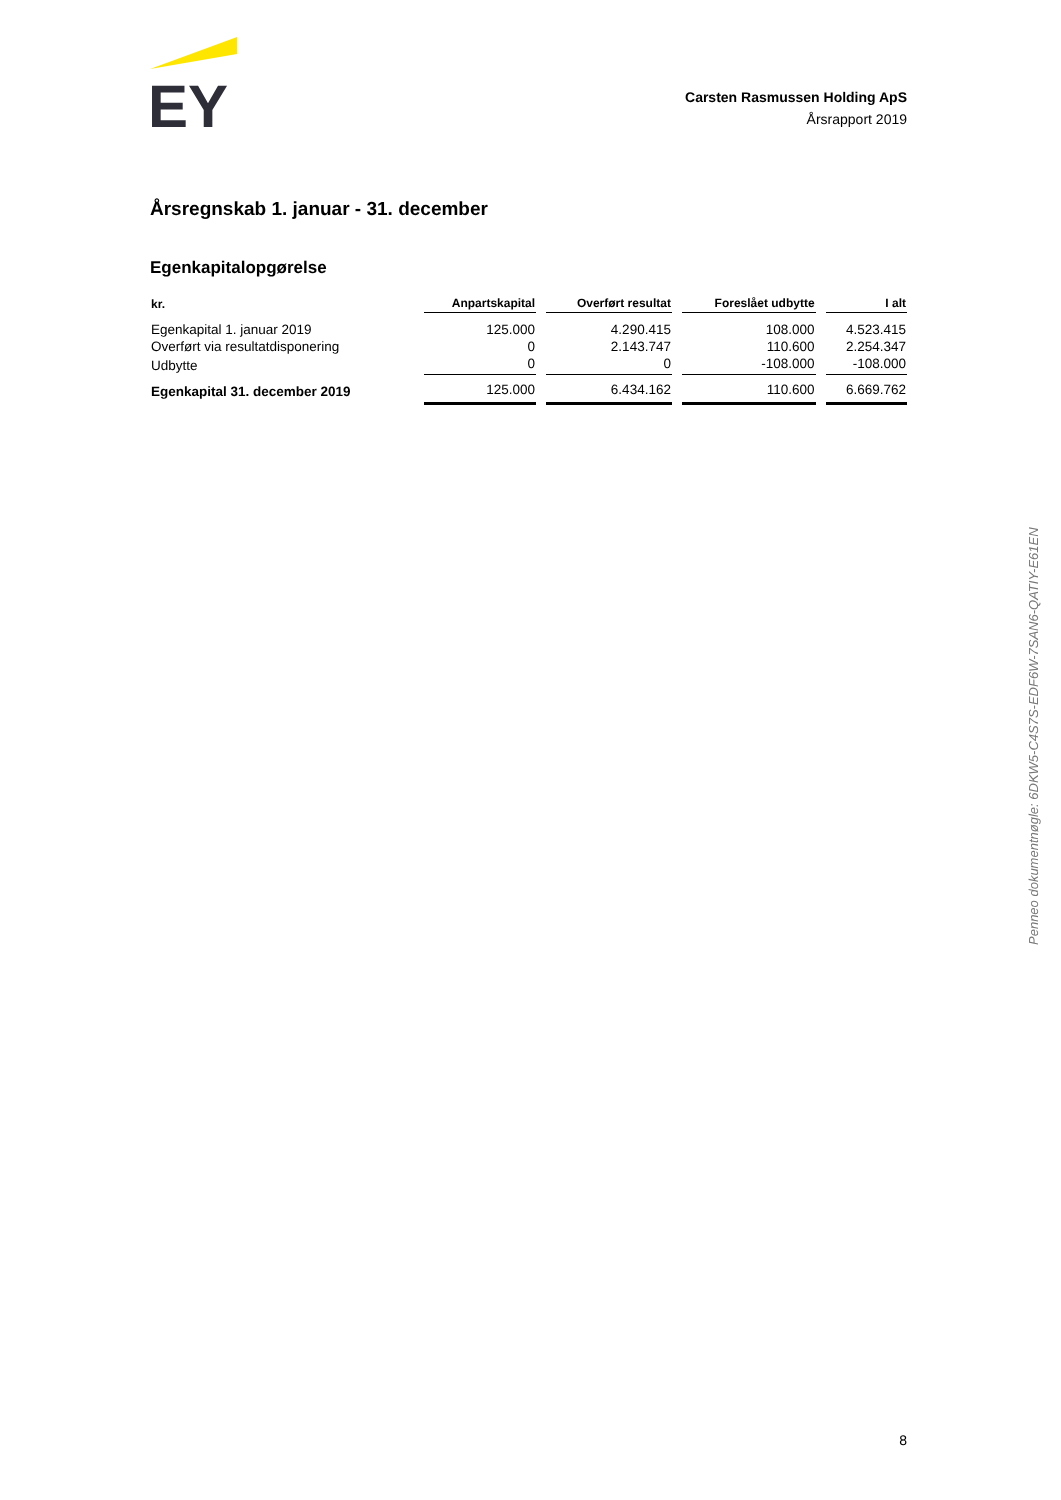EY
Carsten Rasmussen Holding ApS
Årsrapport 2019
Årsregnskab 1. januar - 31. december
Egenkapitalopgørelse
| kr. | Anpartskapital | Overført resultat | Foreslået udbytte | I alt |
| --- | --- | --- | --- | --- |
| Egenkapital 1. januar 2019 | 125.000 | 4.290.415 | 108.000 | 4.523.415 |
| Overført via resultatdisponering | 0 | 2.143.747 | 110.600 | 2.254.347 |
| Udbytte | 0 | 0 | -108.000 | -108.000 |
| Egenkapital 31. december 2019 | 125.000 | 6.434.162 | 110.600 | 6.669.762 |
Penneo dokumentnøgle: 6DKW5-C4S7S-EDF6W-7SAN6-QATIY-E61EN
8